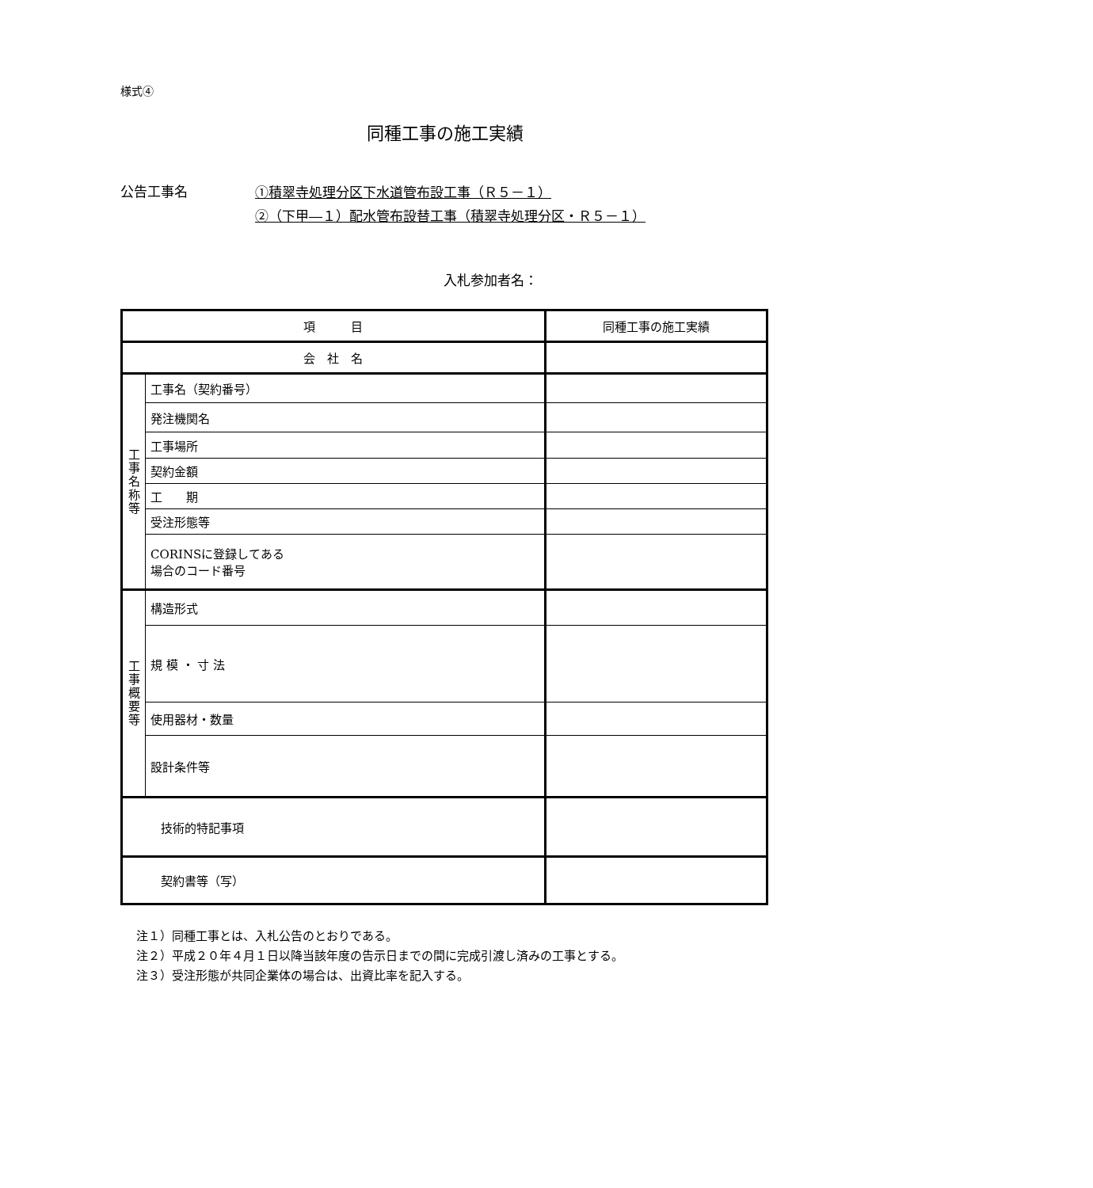様式④
同種工事の施工実績
公告工事名
①積翠寺処理分区下水道管布設工事（Ｒ５－１）
②（下甲―１）配水管布設替工事（積翠寺処理分区・Ｒ５－１）
入札参加者名：
| 項 目 | | 同種工事の施工実績 |
| 会 社 名 | | |
| 工事名称等 | 工事名（契約番号） | |
| | 発注機関名 | |
| | 工事場所 | |
| | 契約金額 | |
| | 工 期 | |
| | 受注形態等 | |
| | CORINSに登録してある 場合のコード番号 | |
| 工事概要等 | 構造形式 | |
| | 規 模 ・ 寸 法 | |
| | 使用器材・数量 | |
| | 設計条件等 | |
| 技術的特記事項 | | |
| 契約書等（写） | | |
注１）同種工事とは、入札公告のとおりである。
注２）平成２０年４月１日以降当該年度の告示日までの間に完成引渡し済みの工事とする。
注３）受注形態が共同企業体の場合は、出資比率を記入する。